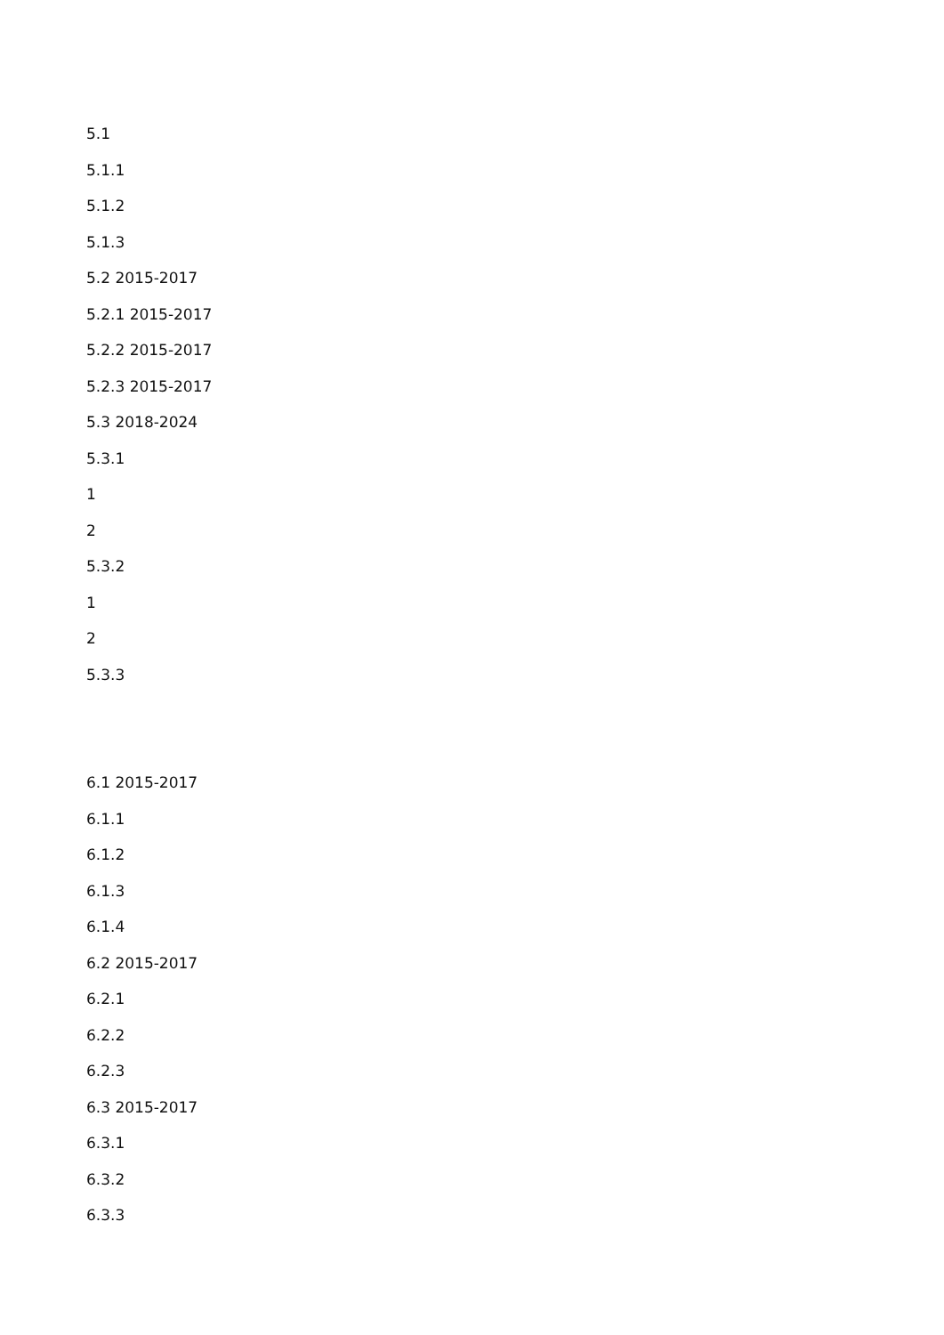5.1
5.1.1
5.1.2
5.1.3
5.2 2015-2017
5.2.1 2015-2017
5.2.2 2015-2017
5.2.3 2015-2017
5.3 2018-2024
5.3.1
1
2
5.3.2
1
2
5.3.3
6.1 2015-2017
6.1.1
6.1.2
6.1.3
6.1.4
6.2 2015-2017
6.2.1
6.2.2
6.2.3
6.3 2015-2017
6.3.1
6.3.2
6.3.3